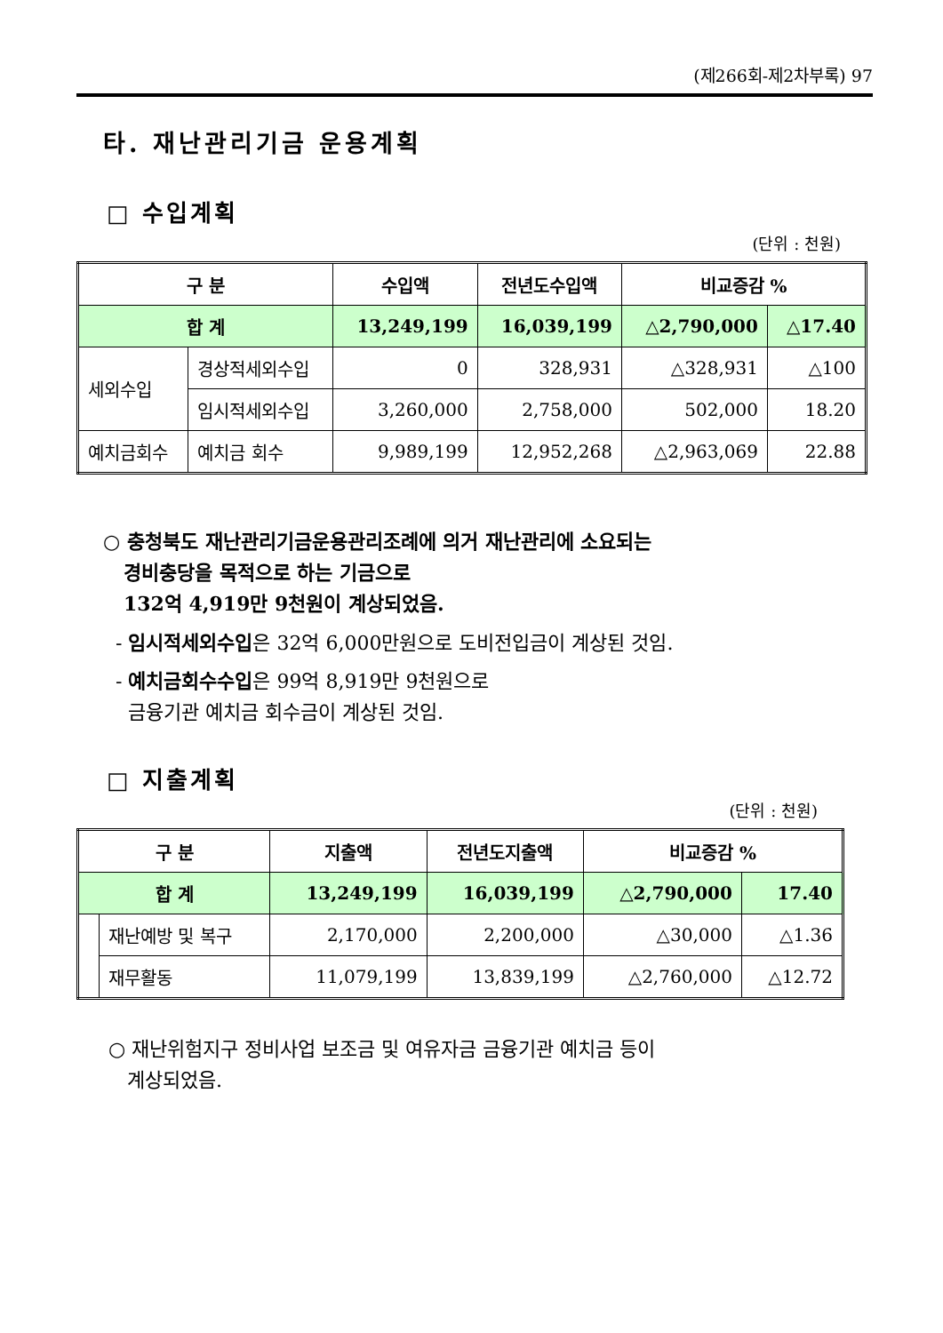(제266회-제2차부록) 97
타. 재난관리기금 운용계획
□ 수입계획
(단위 : 천원)
| 구 분 | | 수입액 | 전년도수입액 | 비교증감 % | |
| --- | --- | --- | --- | --- | --- |
| 합 계 | | 13,249,199 | 16,039,199 | △2,790,000 | △17.40 |
| 세외수입 | 경상적세외수입 | 0 | 328,931 | △328,931 | △100 |
| | 임시적세외수입 | 3,260,000 | 2,758,000 | 502,000 | 18.20 |
| 예치금회수 | 예치금 회수 | 9,989,199 | 12,952,268 | △2,963,069 | 22.88 |
○ 충청북도 재난관리기금운용관리조례에 의거 재난관리에 소요되는
경비충당을 목적으로 하는 기금으로
132억 4,919만 9천원이 계상되었음.
- 임시적세외수입은 32억 6,000만원으로 도비전입금이 계상된 것임.
- 예치금회수수입은 99억 8,919만 9천원으로
금융기관 예치금 회수금이 계상된 것임.
□ 지출계획
(단위 : 천원)
| 구 분 | | 지출액 | 전년도지출액 | 비교증감 % | |
| --- | --- | --- | --- | --- | --- |
| 합 계 | | 13,249,199 | 16,039,199 | △2,790,000 | 17.40 |
| | 재난예방 및 복구 | 2,170,000 | 2,200,000 | △30,000 | △1.36 |
| | 재무활동 | 11,079,199 | 13,839,199 | △2,760,000 | △12.72 |
○ 재난위험지구 정비사업 보조금 및 여유자금 금융기관 예치금 등이
계상되었음.